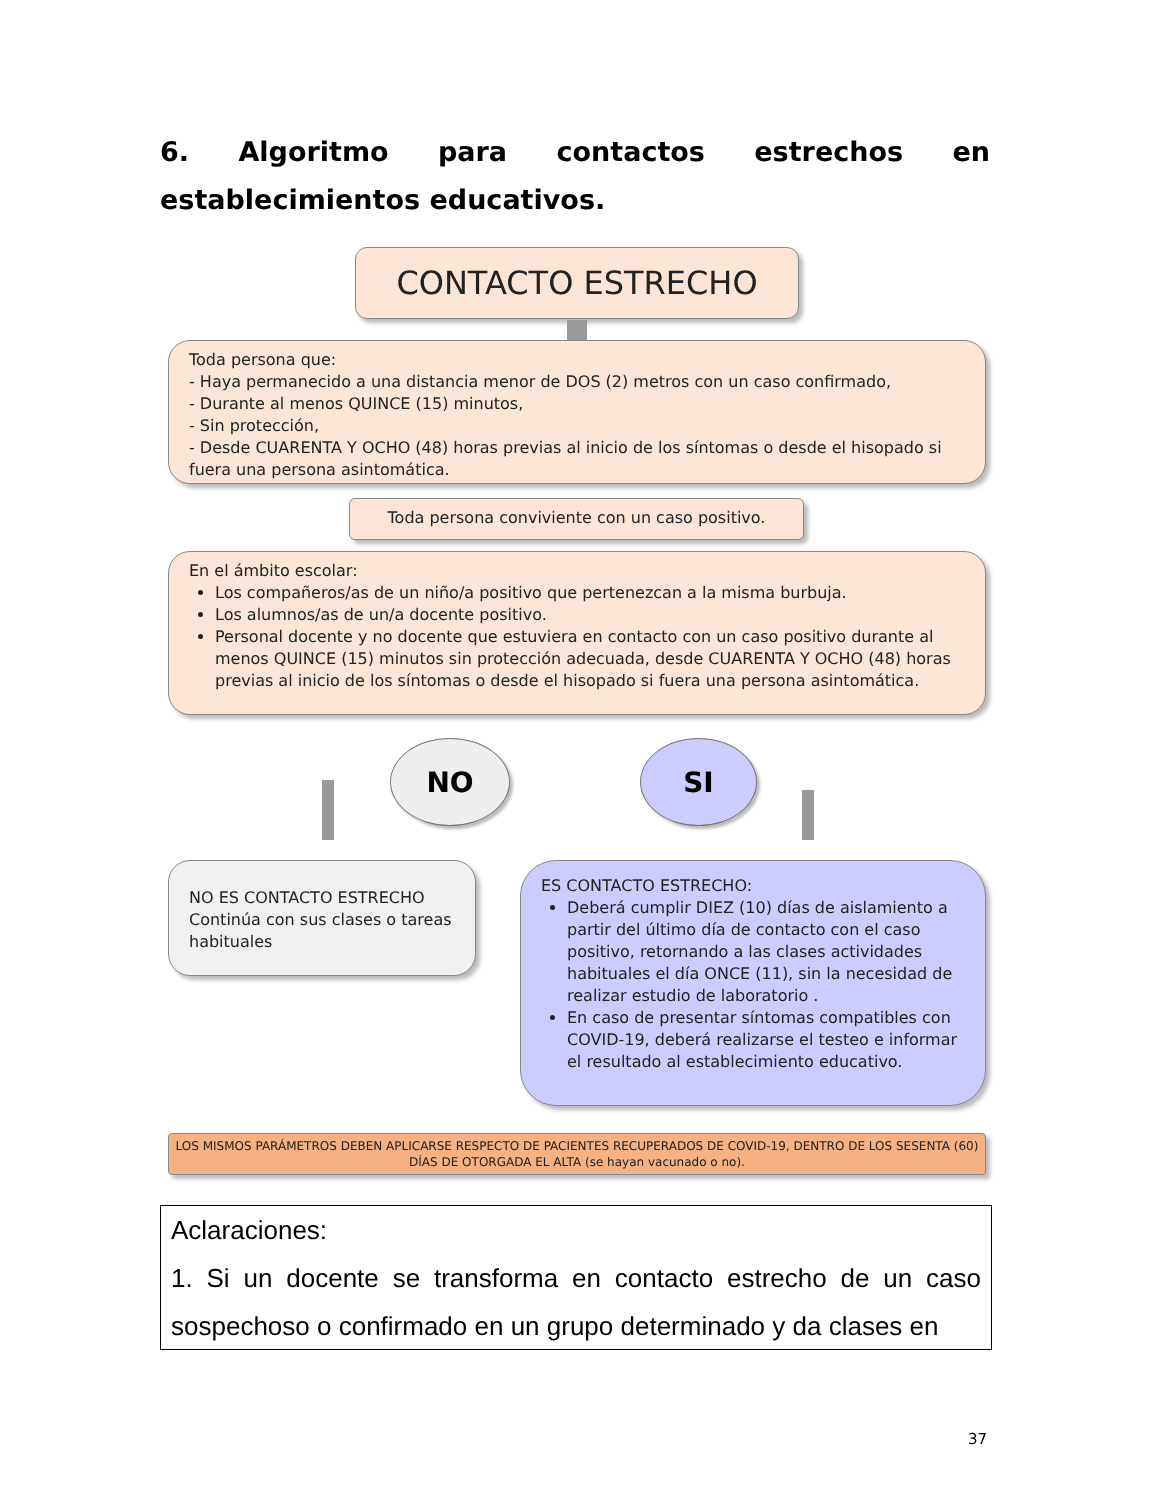6. Algoritmo para contactos estrechos en establecimientos educativos.
CONTACTO ESTRECHO
Toda persona que:
- Haya permanecido a una distancia menor de DOS (2) metros con un caso confirmado,
- Durante al menos QUINCE (15) minutos,
- Sin protección,
- Desde CUARENTA Y OCHO (48) horas previas al inicio de los síntomas o desde el hisopado si fuera una persona asintomática.
Toda persona conviviente con un caso positivo.
En el ámbito escolar:
Los compañeros/as de un niño/a positivo que pertenezcan a la misma burbuja.
Los alumnos/as de un/a docente positivo.
Personal docente y no docente que estuviera en contacto con un caso positivo durante al menos QUINCE (15) minutos sin protección adecuada, desde CUARENTA Y OCHO (48) horas previas al inicio de los síntomas o desde el hisopado si fuera una persona asintomática.
NO SI
NO ES CONTACTO ESTRECHO
Continúa con sus clases o tareas habituales
ES CONTACTO ESTRECHO:
Deberá cumplir DIEZ (10) días de aislamiento a partir del último día de contacto con el caso positivo, retornando a las clases actividades habituales el día ONCE (11), sin la necesidad de realizar estudio de laboratorio .
En caso de presentar síntomas compatibles con COVID-19, deberá realizarse el testeo e informar el resultado al establecimiento educativo.
LOS MISMOS PARÁMETROS DEBEN APLICARSE RESPECTO DE PACIENTES RECUPERADOS DE COVID-19, DENTRO DE LOS SESENTA (60) DÍAS DE OTORGADA EL ALTA (se hayan vacunado o no).
Aclaraciones:
1. Si un docente se transforma en contacto estrecho de un caso sospechoso o confirmado en un grupo determinado y da clases en
37